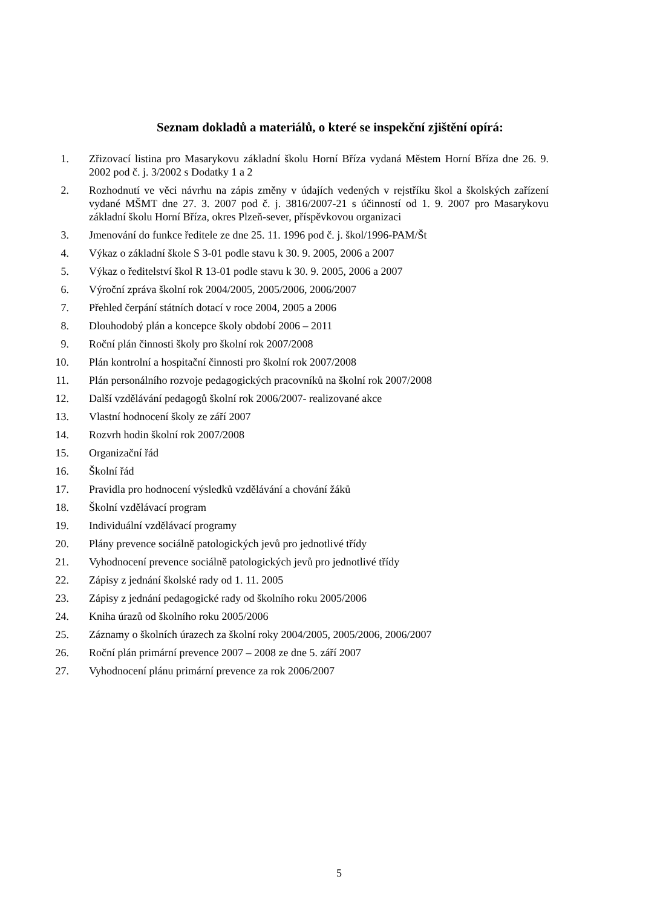Seznam dokladů a materiálů, o které se inspekční zjištění opírá:
1. Zřizovací listina pro Masarykovu základní školu Horní Bříza vydaná Městem Horní Bříza dne 26. 9. 2002 pod č. j. 3/2002 s Dodatky 1 a 2
2. Rozhodnutí ve věci návrhu na zápis změny v údajích vedených v rejstříku škol a školských zařízení vydané MŠMT dne 27. 3. 2007 pod č. j. 3816/2007-21 s účinností od 1. 9. 2007 pro Masarykovu základní školu Horní Bříza, okres Plzeň-sever, příspěvkovou organizaci
3. Jmenování do funkce ředitele ze dne 25. 11. 1996 pod č. j. škol/1996-PAM/Št
4. Výkaz o základní škole S 3-01 podle stavu k 30. 9. 2005, 2006 a 2007
5. Výkaz o ředitelství škol R 13-01 podle stavu k 30. 9. 2005, 2006 a 2007
6. Výroční zpráva školní rok 2004/2005, 2005/2006, 2006/2007
7. Přehled čerpání státních dotací v roce 2004, 2005 a 2006
8. Dlouhodobý plán a koncepce školy období 2006 – 2011
9. Roční plán činnosti školy pro školní rok 2007/2008
10. Plán kontrolní a hospitační činnosti pro školní rok 2007/2008
11. Plán personálního rozvoje pedagogických pracovníků na školní rok 2007/2008
12. Další vzdělávání pedagogů školní rok 2006/2007- realizované akce
13. Vlastní hodnocení školy ze září 2007
14. Rozvrh hodin školní rok 2007/2008
15. Organizační řád
16. Školní řád
17. Pravidla pro hodnocení výsledků vzdělávání a chování žáků
18. Školní vzdělávací program
19. Individuální vzdělávací programy
20. Plány prevence sociálně patologických jevů pro jednotlivé třídy
21. Vyhodnocení prevence sociálně patologických jevů pro jednotlivé třídy
22. Zápisy z jednání školské rady od 1. 11. 2005
23. Zápisy z jednání pedagogické rady od školního roku 2005/2006
24. Kniha úrazů od školního roku 2005/2006
25. Záznamy o školních úrazech za školní roky 2004/2005, 2005/2006, 2006/2007
26. Roční plán primární prevence 2007 – 2008 ze dne 5. září 2007
27. Vyhodnocení plánu primární prevence za rok 2006/2007
5